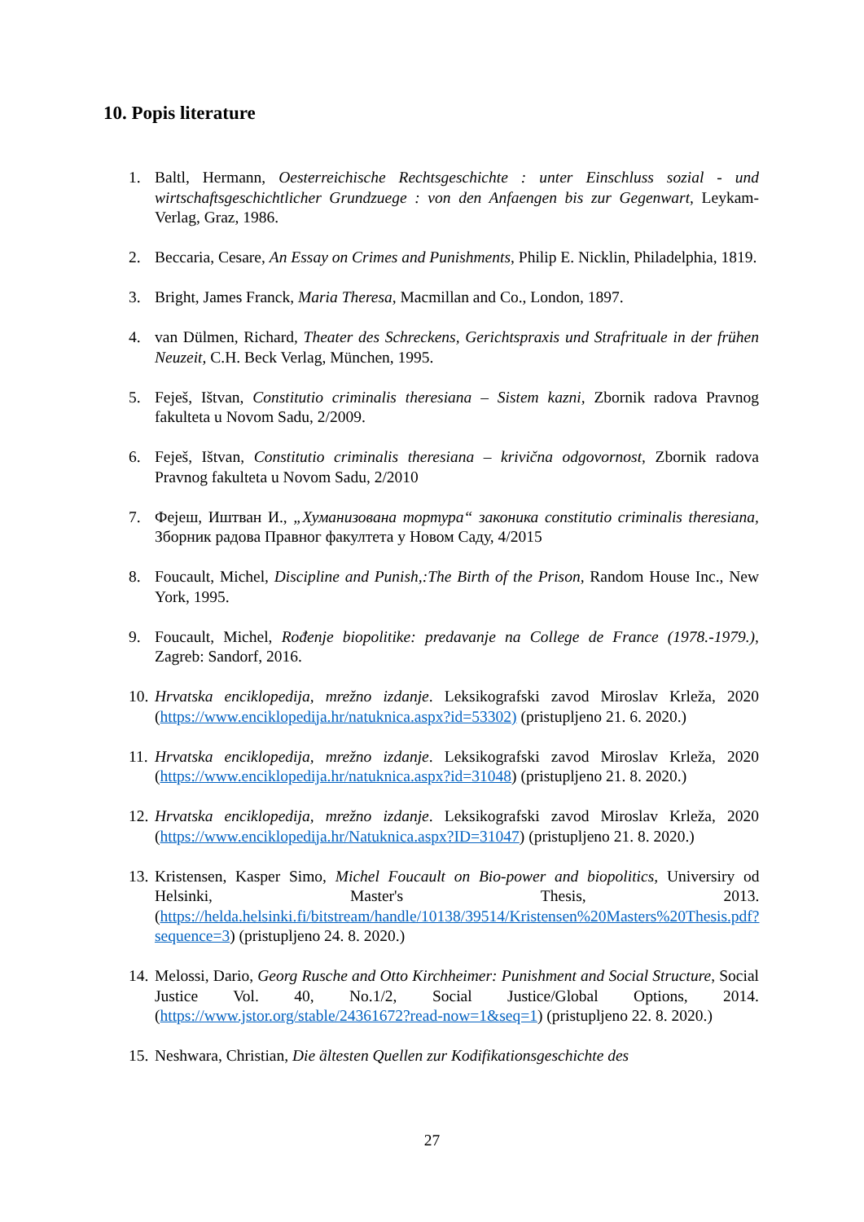10. Popis literature
1. Baltl, Hermann, Oesterreichische Rechtsgeschichte : unter Einschluss sozial - und wirtschaftsgeschichtlicher Grundzuege : von den Anfaengen bis zur Gegenwart, Leykam-Verlag, Graz, 1986.
2. Beccaria, Cesare, An Essay on Crimes and Punishments, Philip E. Nicklin, Philadelphia, 1819.
3. Bright, James Franck, Maria Theresa, Macmillan and Co., London, 1897.
4. van Dülmen, Richard, Theater des Schreckens, Gerichtspraxis und Strafrituale in der frühen Neuzeit, C.H. Beck Verlag, München, 1995.
5. Feješ, Ištvan, Constitutio criminalis theresiana – Sistem kazni, Zbornik radova Pravnog fakulteta u Novom Sadu, 2/2009.
6. Feješ, Ištvan, Constitutio criminalis theresiana – krivična odgovornost, Zbornik radova Pravnog fakulteta u Novom Sadu, 2/2010
7. Фејеш, Иштван И., „Хуманизована тортура“ законика constitutio criminalis theresiana, Зборник радова Правног факултета у Новом Саду, 4/2015
8. Foucault, Michel, Discipline and Punish,:The Birth of the Prison, Random House Inc., New York, 1995.
9. Foucault, Michel, Rođenje biopolitike: predavanje na College de France (1978.-1979.), Zagreb: Sandorf, 2016.
10. Hrvatska enciklopedija, mrežno izdanje. Leksikografski zavod Miroslav Krleža, 2020 (https://www.enciklopedija.hr/natuknica.aspx?id=53302) (pristupljeno 21. 6. 2020.)
11. Hrvatska enciklopedija, mrežno izdanje. Leksikografski zavod Miroslav Krleža, 2020 (https://www.enciklopedija.hr/natuknica.aspx?id=31048) (pristupljeno 21. 8. 2020.)
12. Hrvatska enciklopedija, mrežno izdanje. Leksikografski zavod Miroslav Krleža, 2020 (https://www.enciklopedija.hr/Natuknica.aspx?ID=31047) (pristupljeno 21. 8. 2020.)
13. Kristensen, Kasper Simo, Michel Foucault on Bio-power and biopolitics, Universiry od Helsinki, Master's Thesis, 2013. (https://helda.helsinki.fi/bitstream/handle/10138/39514/Kristensen%20Masters%20Thesis.pdf?sequence=3) (pristupljeno 24. 8. 2020.)
14. Melossi, Dario, Georg Rusche and Otto Kirchheimer: Punishment and Social Structure, Social Justice Vol. 40, No.1/2, Social Justice/Global Options, 2014. (https://www.jstor.org/stable/24361672?read-now=1&seq=1) (pristupljeno 22. 8. 2020.)
15. Neshwara, Christian, Die ältesten Quellen zur Kodifikationsgeschichte des
27